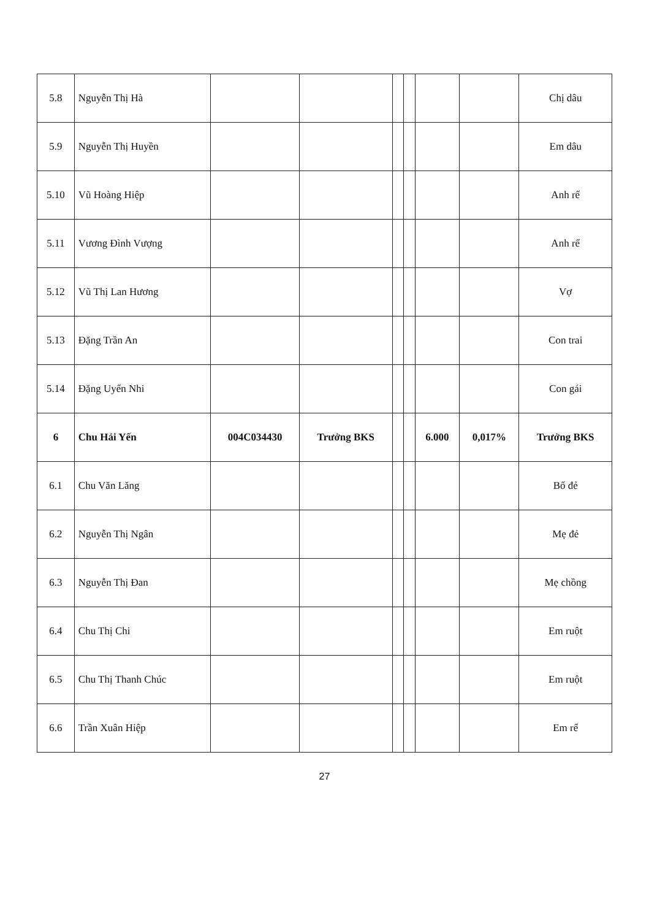| 5.8 | Nguyễn Thị Hà | | | | | | | Chị dâu |
| 5.9 | Nguyễn Thị Huyền | | | | | | | Em dâu |
| 5.10 | Vũ Hoàng Hiệp | | | | | | | Anh rể |
| 5.11 | Vương Đình Vượng | | | | | | | Anh rể |
| 5.12 | Vũ Thị Lan Hương | | | | | | | Vợ |
| 5.13 | Đặng Trần An | | | | | | | Con trai |
| 5.14 | Đặng Uyển Nhi | | | | | | | Con gái |
| 6 | Chu Hải Yến | 004C034430 | Trưởng BKS | | | 6.000 | 0,017% | Trưởng BKS |
| 6.1 | Chu Văn Lăng | | | | | | | Bố đẻ |
| 6.2 | Nguyễn Thị Ngân | | | | | | | Mẹ đẻ |
| 6.3 | Nguyễn Thị Đan | | | | | | | Mẹ chồng |
| 6.4 | Chu Thị Chi | | | | | | | Em ruột |
| 6.5 | Chu Thị Thanh Chúc | | | | | | | Em ruột |
| 6.6 | Trần Xuân Hiệp | | | | | | | Em rể |
27